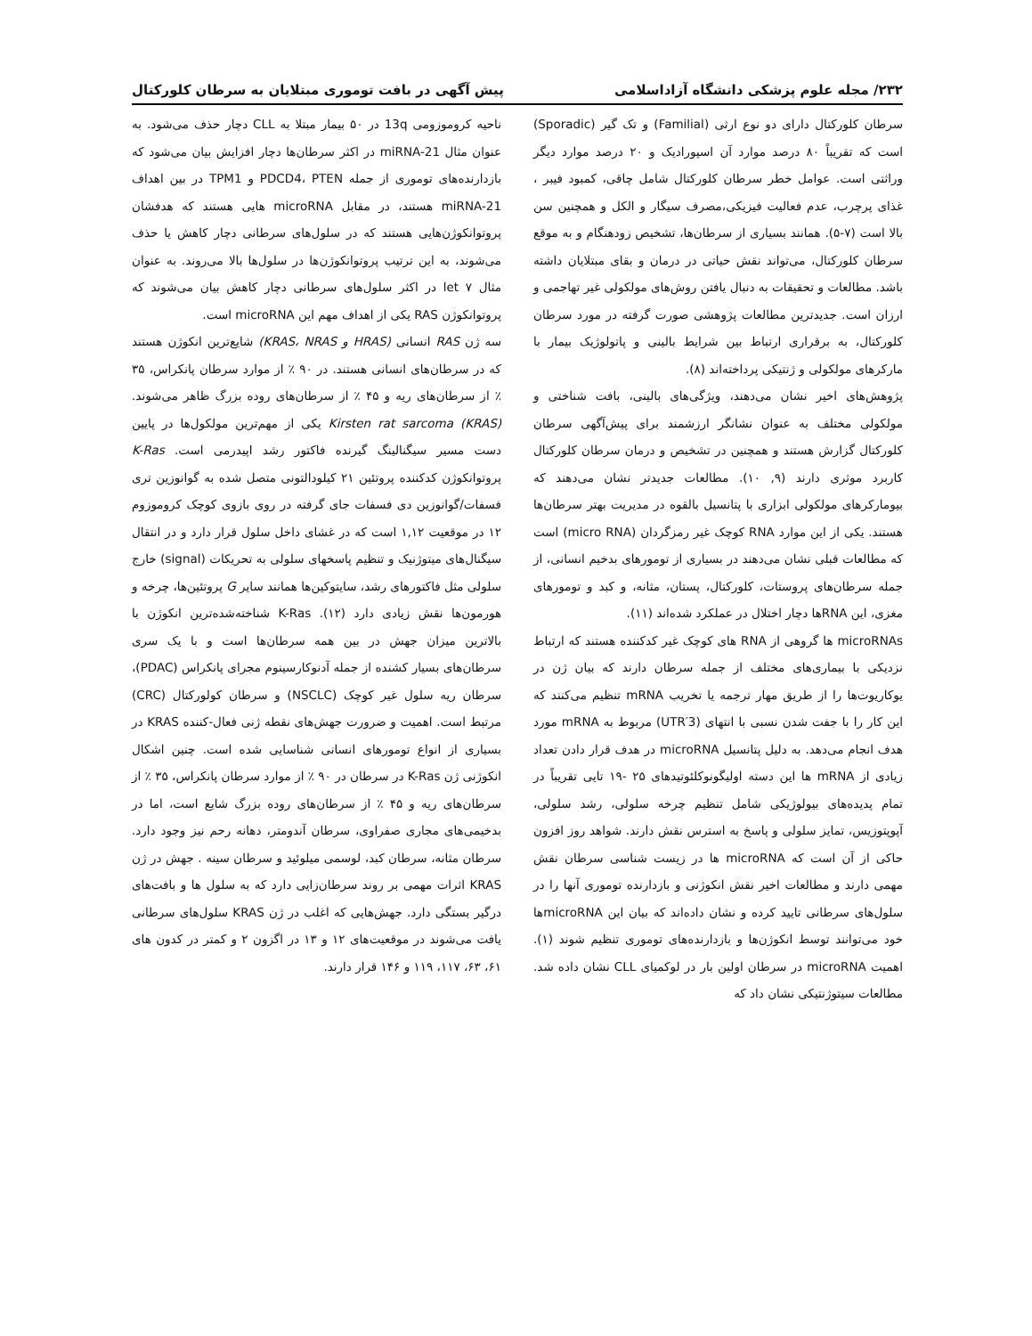۲۳۲/ مجله علوم پزشکی دانشگاه آزاداسلامی پیش آگهی در بافت توموری مبتلایان به سرطان کلورکتال
سرطان کلورکتال دارای دو نوع ارثی (Familial) و تک گیر (Sporadic) است که تقریباً ۸۰ درصد موارد آن اسپورادیک و ۲۰ درصد موارد دیگر وراثتی است. عوامل خطر سرطان کلورکتال شامل چاقی، کمبود فیبر ، غذای پرچرب، عدم فعالیت فیزیکی،مصرف سیگار و الکل و همچنین سن بالا است (۷-۵). همانند بسیاری از سرطان‌ها، تشخیص زودهنگام و به موقع سرطان کلورکتال، می‌تواند نقش حیاتی در درمان و بقای مبتلایان داشته باشد. مطالعات و تحقیقات به دنبال یافتن روش‌های مولکولی غیر تهاجمی و ارزان است. جدیدترین مطالعات پژوهشی صورت گرفته در مورد سرطان کلورکتال، به برقراری ارتباط بین شرایط بالینی و پاتولوژیک بیمار با مارکرهای مولکولی و ژنتیکی پرداخته‌اند (۸).
پژوهش‌های اخیر نشان می‌دهند، ویژگی‌های بالینی، بافت شناختی و مولکولی مختلف به عنوان نشانگر ارزشمند برای پیش‌آگهی سرطان کلورکتال گزارش هستند و همچنین در تشخیص و درمان سرطان کلورکتال کاربرد موثری دارند (۹, ۱۰). مطالعات جدیدتر نشان می‌دهند که بیومارکرهای مولکولی ابزاری با پتانسیل بالقوه در مدیریت بهتر سرطان‌ها هستند. یکی از این موارد RNA کوچک غیر رمزگردان (micro RNA) است که مطالعات قبلی نشان می‌دهند در بسیاری از تومورهای بدخیم انسانی، از جمله سرطان‌های پروستات، کلورکتال، پستان، مثانه، و کبد و تومورهای مغزی، این RNAها دچار اختلال در عملکرد شده‌اند (۱۱).
microRNAs ها گروهی از RNA های کوچک غیر کدکننده هستند که ارتباط نزدیکی با بیماری‌های مختلف از جمله سرطان دارند که بیان ژن در یوکاریوت‌ها را از طریق مهار ترجمه یا تخریب mRNA تنظیم می‌کنند که این کار را با جفت شدن نسبی با انتهای (3′UTR) مربوط به mRNA مورد هدف انجام می‌دهد. به دلیل پتانسیل microRNA در هدف قرار دادن تعداد زیادی از mRNA ها این دسته اولیگونوکلئوتیدهای ۲۵ -۱۹ تایی تقریباً در تمام پدیده‌های بیولوژیکی شامل تنظیم چرخه سلولی، رشد سلولی، آپوپتوزیس، تمایز سلولی و پاسخ به استرس نقش دارند. شواهد روز افزون حاکی از آن است که microRNA ها در زیست شناسی سرطان نقش مهمی دارند و مطالعات اخیر نقش انکوژنی و بازدارنده توموری آنها را در سلول‌های سرطانی تایید کرده و نشان داده‌اند که بیان این microRNAها خود می‌توانند توسط انکوژن‌ها و بازدارنده‌های توموری تنظیم شوند (۱). اهمیت microRNA در سرطان اولین بار در لوکمیای CLL نشان داده شد. مطالعات سیتوژنتیکی نشان داد که
ناحیه کروموزومی 13q در ۵۰ بیمار مبتلا به CLL دچار حذف می‌شود. به عنوان مثال miRNA-21 در اکثر سرطان‌ها دچار افزایش بیان می‌شود که بازدارنده‌های توموری از جمله PDCD4، PTEN و TPM1 در بین اهداف miRNA-21 هستند، در مقابل microRNA هایی هستند که هدفشان پروتوانکوژن‌هایی هستند که در سلول‌های سرطانی دچار کاهش یا حذف می‌شوند، به این ترتیب پروتوانکوژن‌ها در سلول‌ها بالا می‌روند. به عنوان مثال let ۷ در اکثر سلول‌های سرطانی دچار کاهش بیان می‌شوند که پروتوانکوژن RAS یکی از اهداف مهم این microRNA است.
سه ژن RAS انسانی (HRAS و KRAS، NRAS) شایع‌ترین انکوژن هستند که در سرطان‌های انسانی هستند. در ۹۰ ٪ از موارد سرطان پانکراس، ۳۵ ٪ از سرطان‌های ریه و ۴۵ ٪ از سرطان‌های روده بزرگ ظاهر می‌شوند. Kirsten rat sarcoma (KRAS) یکی از مهم‌ترین مولکول‌ها در پایین دست مسیر سیگنالینگ گیرنده فاکتور رشد اپیدرمی است. K-Ras پروتوانکوژن کدکننده پروتئین ۲۱ کیلودالتونی متصل شده به گوانوزین تری فسفات/گوانوزین دی فسفات جای گرفته در روی بازوی کوچک کروموزوم ۱۲ در موقعیت ۱,۱۲ است که در غشای داخل سلول قرار دارد و در انتقال سیگنال‌های میتوژنیک و تنظیم پاسخهای سلولی به تحریکات (signal) خارج سلولی مثل فاکتورهای رشد، سایتوکین‌ها همانند سایر G پروتئین‌ها، چرخه و هورمون‌ها نقش زیادی دارد (۱۲). K-Ras شناخته‌شده‌ترین انکوژن با بالاترین میزان جهش در بین همه سرطان‌ها است و با یک سری سرطان‌های بسیار کشنده از جمله آدنوکارسینوم مجرای پانکراس (PDAC)، سرطان ریه سلول غیر کوچک (NSCLC) و سرطان کولورکتال (CRC) مرتبط است. اهمیت و ضرورت جهش‌های نقطه ژنی فعال-کننده KRAS در بسیاری از انواع تومورهای انسانی شناسایی شده است. چنین اشکال انکوژنی ژن K-Ras در سرطان در ۹۰ ٪ از موارد سرطان پانکراس، ۳۵ ٪ از سرطان‌های ریه و ۴۵ ٪ از سرطان‌های روده بزرگ شایع است، اما در بدخیمی‌های مجاری صفراوی، سرطان آندومتر، دهانه رحم نیز وجود دارد. سرطان مثانه، سرطان کبد، لوسمی میلوئید و سرطان سینه . جهش در ژن KRAS اثرات مهمی بر روند سرطان‌زایی دارد که به سلول ها و بافت‌های درگیر بستگی دارد. جهش‌هایی که اغلب در ژن KRAS سلول‌های سرطانی یافت می‌شوند در موقعیت‌های ۱۲ و ۱۳ در اگزون ۲ و کمتر در کدون های ۶۱، ۶۳، ۱۱۷، ۱۱۹ و ۱۴۶ قرار دارند.